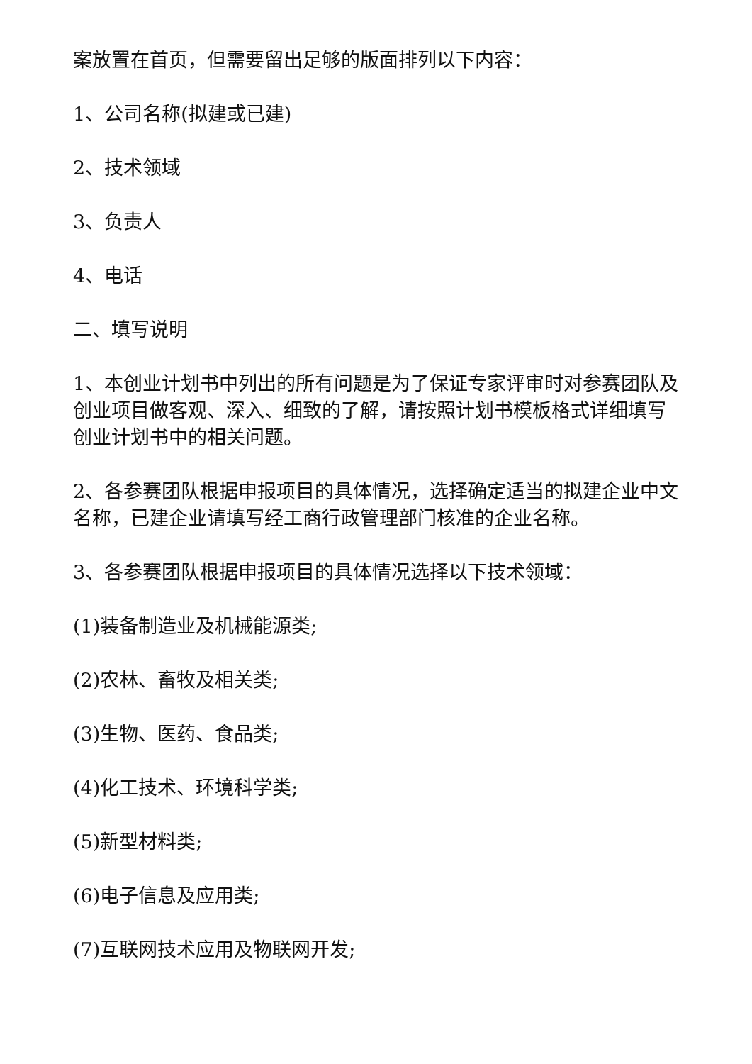案放置在首页，但需要留出足够的版面排列以下内容：
1、公司名称(拟建或已建)
2、技术领域
3、负责人
4、电话
二、填写说明
1、本创业计划书中列出的所有问题是为了保证专家评审时对参赛团队及创业项目做客观、深入、细致的了解，请按照计划书模板格式详细填写创业计划书中的相关问题。
2、各参赛团队根据申报项目的具体情况，选择确定适当的拟建企业中文名称，已建企业请填写经工商行政管理部门核准的企业名称。
3、各参赛团队根据申报项目的具体情况选择以下技术领域：
(1)装备制造业及机械能源类;
(2)农林、畜牧及相关类;
(3)生物、医药、食品类;
(4)化工技术、环境科学类;
(5)新型材料类;
(6)电子信息及应用类;
(7)互联网技术应用及物联网开发;